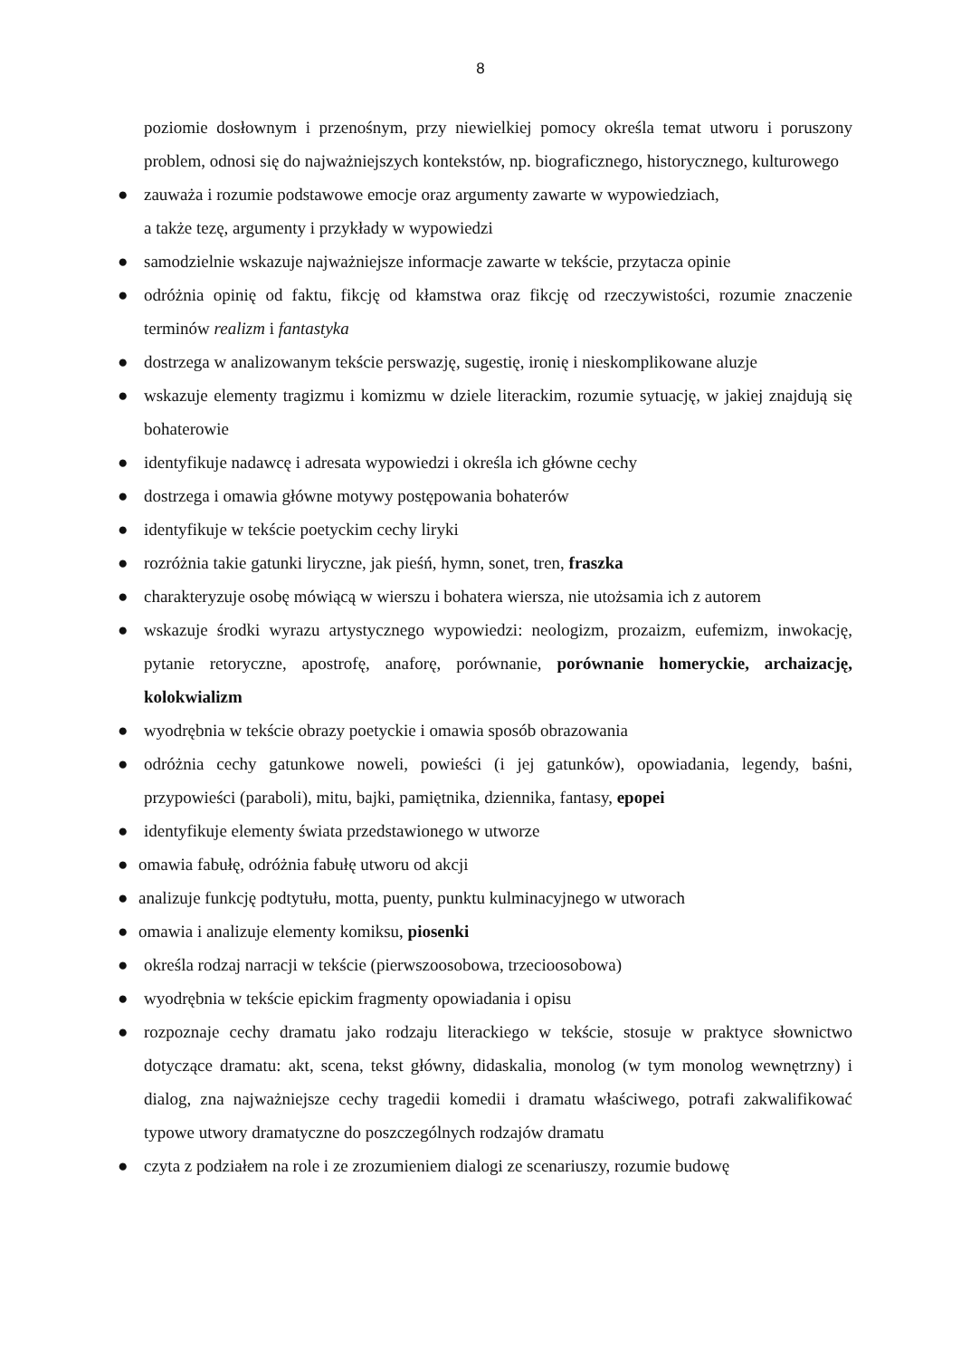8
poziomie dosłownym i przenośnym, przy niewielkiej pomocy określa temat utworu i poruszony problem, odnosi się do najważniejszych kontekstów, np. biograficznego, historycznego, kulturowego
● zauważa i rozumie podstawowe emocje oraz argumenty zawarte w wypowiedziach,
a także tezę, argumenty i przykłady w wypowiedzi
● samodzielnie wskazuje najważniejsze informacje zawarte w tekście, przytacza opinie
● odróżnia opinię od faktu, fikcję od kłamstwa oraz fikcję od rzeczywistości, rozumie znaczenie terminów realizm i fantastyka
● dostrzega w analizowanym tekście perswazję, sugestię, ironię i nieskomplikowane aluzje
● wskazuje elementy tragizmu i komizmu w dziele literackim, rozumie sytuację, w jakiej znajdują się bohaterowie
● identyfikuje nadawcę i adresata wypowiedzi i określa ich główne cechy
● dostrzega i omawia główne motywy postępowania bohaterów
● identyfikuje w tekście poetyckim cechy liryki
● rozróżnia takie gatunki liryczne, jak pieśń, hymn, sonet, tren, fraszka
● charakteryzuje osobę mówiącą w wierszu i bohatera wiersza, nie utożsamia ich z autorem
● wskazuje środki wyrazu artystycznego wypowiedzi: neologizm, prozaizm, eufemizm, inwokację, pytanie retoryczne, apostrofę, anaforę, porównanie, porównanie homeryckie, archaizację, kolokwializm
● wyodrębnia w tekście obrazy poetyckie i omawia sposób obrazowania
● odróżnia cechy gatunkowe noweli, powieści (i jej gatunków), opowiadania, legendy, baśni, przypowieści (paraboli), mitu, bajki, pamiętnika, dziennika, fantasy, epopei
● identyfikuje elementy świata przedstawionego w utworze
● omawia fabułę, odróżnia fabułę utworu od akcji
● analizuje funkcję podtytułu, motta, puenty, punktu kulminacyjnego w utworach
● omawia i analizuje elementy komiksu, piosenki
● określa rodzaj narracji w tekście (pierwszoosobowa, trzecioosobowa)
● wyodrębnia w tekście epickim fragmenty opowiadania i opisu
● rozpoznaje cechy dramatu jako rodzaju literackiego w tekście, stosuje w praktyce słownictwo dotyczące dramatu: akt, scena, tekst główny, didaskalia, monolog (w tym monolog wewnętrzny) i dialog, zna najważniejsze cechy tragedii komedii i dramatu właściwego, potrafi zakwalifikować typowe utwory dramatyczne do poszczególnych rodzajów dramatu
● czyta z podziałem na role i ze zrozumieniem dialogi ze scenariuszy, rozumie budowę